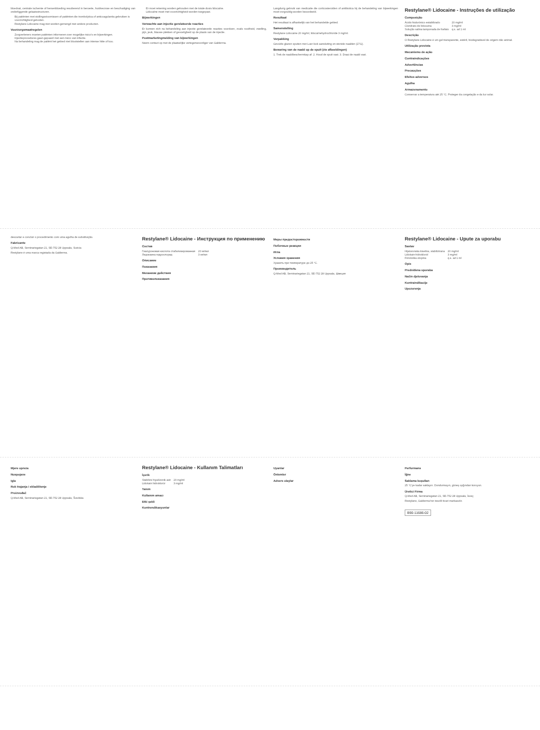bloedvat, centrale ischemie of hersenbloeding resulterend in beroerte, huidnecrose en beschadiging van onderliggende gelaatsstructuren.
Bij patiënten met stollingsstoornissen of patiënten die trombolytica of anticoagulantia gebruiken is voorzichtigheid geboden.
Restylane Lidocaine mag niet worden gemengd met andere producten.
Voorzorgsmaatregelen
Zorgverleners moeten patiënten informeren over mogelijke risico's en bijwerkingen.
Injectieprocedures gaan gepaard met een risico van infectie.
Na behandeling mag de patiënt het gebied niet blootstellen aan intense hitte of kou.
Er moet rekening worden gehouden met de totale dosis lidocaïne.
Lidocaïne moet met voorzichtigheid worden toegepast.
Bijwerkingen
Verwachte aan injectie gerelateerde reacties
Er kunnen zich na behandeling aan injectie gerelateerde reacties voordoen, zoals roodheid, zwelling, pijn, jeuk, blauwe plekken of gevoeligheid op de plaats van de injectie.
Postmarketingmelding van bijwerkingen
Neem contact op met de plaatselijke vertegenwoordiger van Galderma.
Langdurig gebruik van medicatie die corticosteroïden of antibiotica bij de behandeling van bijwerkingen moet zorgvuldig worden beoordeeld.
Resultaat
Het resultaat is afhankelijk van het behandelde gebied.
Samenstelling
Restylane Lidocaine 20 mg/ml, lidocaïnehydrochloride 3 mg/ml.
Verpakking
Gevulde glazen spuiten met Luer-lock aansluiting en steriele naalden (27G).
Bewaring van de naald op de spuit (zie afbeeldingen)
1. Trek de naaldbeschermkap af. 2. Houd de spuit vast. 3. Draai de naald vast.
Restylane® Lidocaine - Instruções de utilização
Composição
| Ácido hialurónico estabilizado | 20 mg/ml |
| Cloridrato de lidocaína | 3 mg/ml |
| Solução salina tamponada de fosfato | q.s. ad 1 ml |
Descrição
O Restylane Lidocaine é um gel transparente, estéril, biodegradável de origem não animal.
Utilização prevista
Mecanismo de ação
Contraindicações
Advertências
Precauções
Efeitos adversos
Agulha
Armazenamento
Conservar a temperatura até 25 °C. Proteger da congelação e da luz solar.
descartar e concluir o procedimento com uma agulha de substituição.
Fabricante
Q-Med AB, Seminariegatan 21, SE-752 28 Uppsala, Suécia
Restylane é uma marca registada da Galderma.
Restylane® Lidocaine - Инструкция по применению
Состав
| Гиалуроновая кислота стабилизированная | 20 мг/мл |
| Лидокаина гидрохлорид | 3 мг/мл |
Описание
Показания
Механизм действия
Противопоказания
Меры предосторожности
Побочные реакции
Игла
Условия хранения
Хранить при температуре до 25 °C.
Производитель
Q-Med AB, Seminariegatan 21, SE-752 28 Uppsala, Швеция
Restylane® Lidocaine - Upute za uporabu
Sastav
| Hijaluronska kiselina, stabilizirana | 20 mg/ml |
| Lidokain-hidroklorid | 3 mg/ml |
| Fiziološka otopina | q.s. ad 1 ml |
Opis
Predviđena uporaba
Način djelovanja
Kontraindikacije
Upozorenja
Mjere opreza
Nuspojave
Igla
Rok trajanja i skladištenje
Proizvođač
Q-Med AB, Seminariegatan 21, SE-752 28 Uppsala, Švedska
Restylane® Lidocaine - Kullanım Talimatları
İçerik
| Stabilize hiyalüronik asit | 20 mg/ml |
| Lidokain hidroklorür | 3 mg/ml |
Tanım
Kullanım amacı
Etki şekli
Kontrendikasyonlar
Uyarılar
Önlemler
Advers olaylar
Performans
İğne
Saklama koşulları
25 °C'ye kadar saklayın. Dondurmayın, güneş ışığından koruyun.
Üretici Firma
Q-Med AB, Seminariegatan 21, SE-752 28 Uppsala, İsveç
Restylane, Galderma'nın tescilli ticari markasıdır.
B90-11686-02